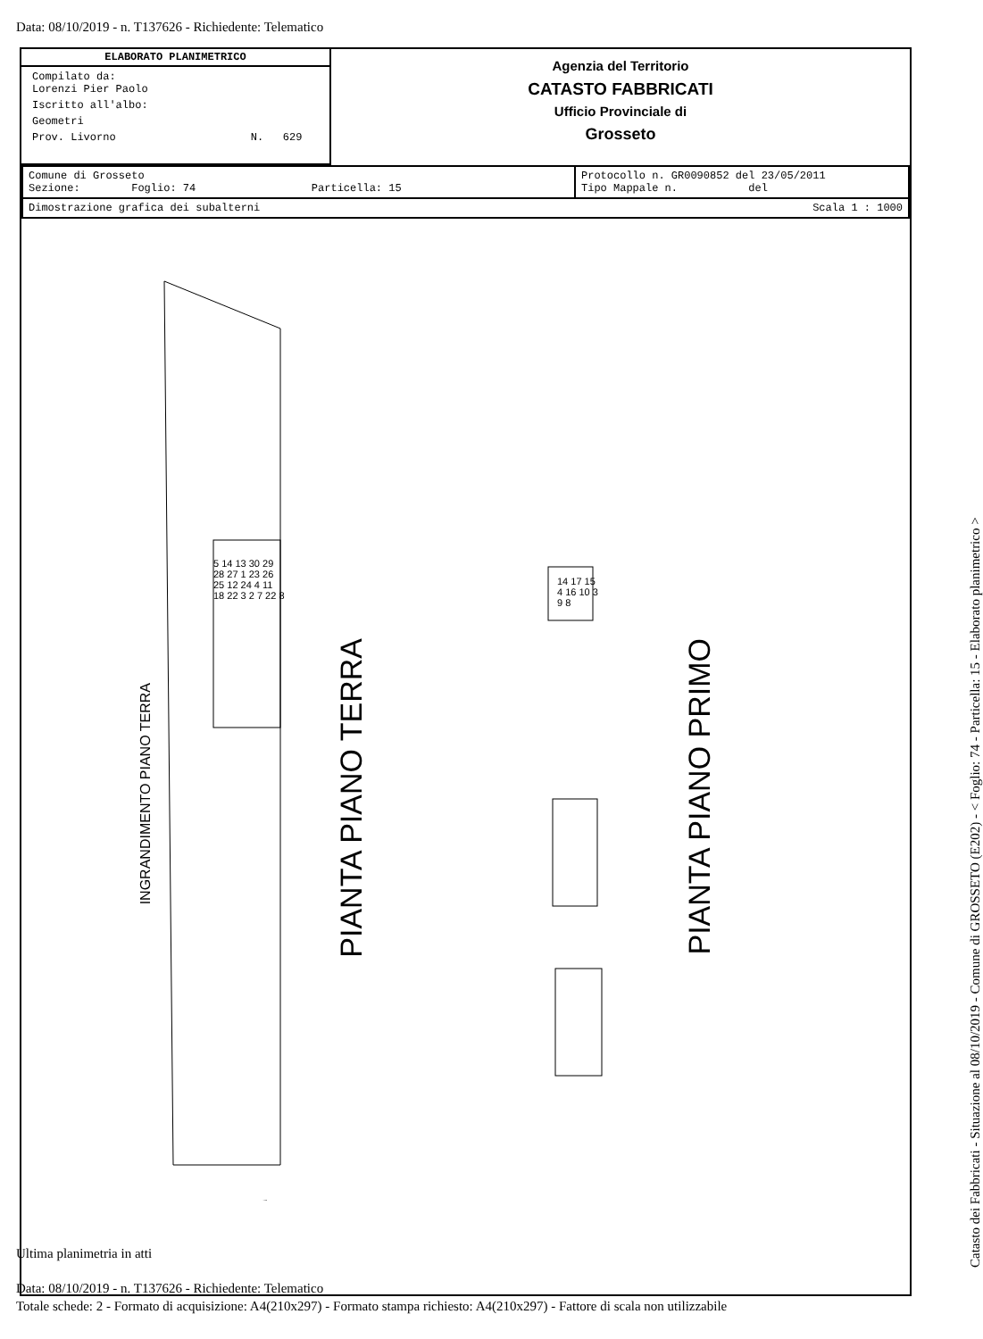Data: 08/10/2019 - n. T137626 - Richiedente: Telematico
ELABORATO PLANIMETRICO
Compilato da:
Lorenzi Pier Paolo
Iscritto all'albo:
Geometri
Prov. Livorno N. 629
Agenzia del Territorio
CATASTO FABBRICATI
Ufficio Provinciale di
Grosseto
| Comune di Grosseto Sezione: Foglio: 74 Particella: 15 | Protocollo n. GR0090852 del 23/05/2011 Tipo Mappale n. del |
| Dimostrazione grafica dei subalterni Scala 1 : 1000 | |
PIANTA PIANO TERRA
PIANTA PIANO PRIMO
INGRANDIMENTO PIANO TERRA
5 14 13 30 29 28 27 1 23 26 25 12 24 4 11 18 22 3 2 7 22 8
14 17 15 4 16 10 3 9 8
Catasto dei Fabbricati - Situazione al 08/10/2019 - Comune di GROSSETO (E202) - < Foglio: 74 - Particella: 15 - Elaborato planimetrico >
Ultima planimetria in atti
Data: 08/10/2019 - n. T137626 - Richiedente: Telematico
Totale schede: 2 - Formato di acquisizione: A4(210x297) - Formato stampa richiesto: A4(210x297) - Fattore di scala non utilizzabile